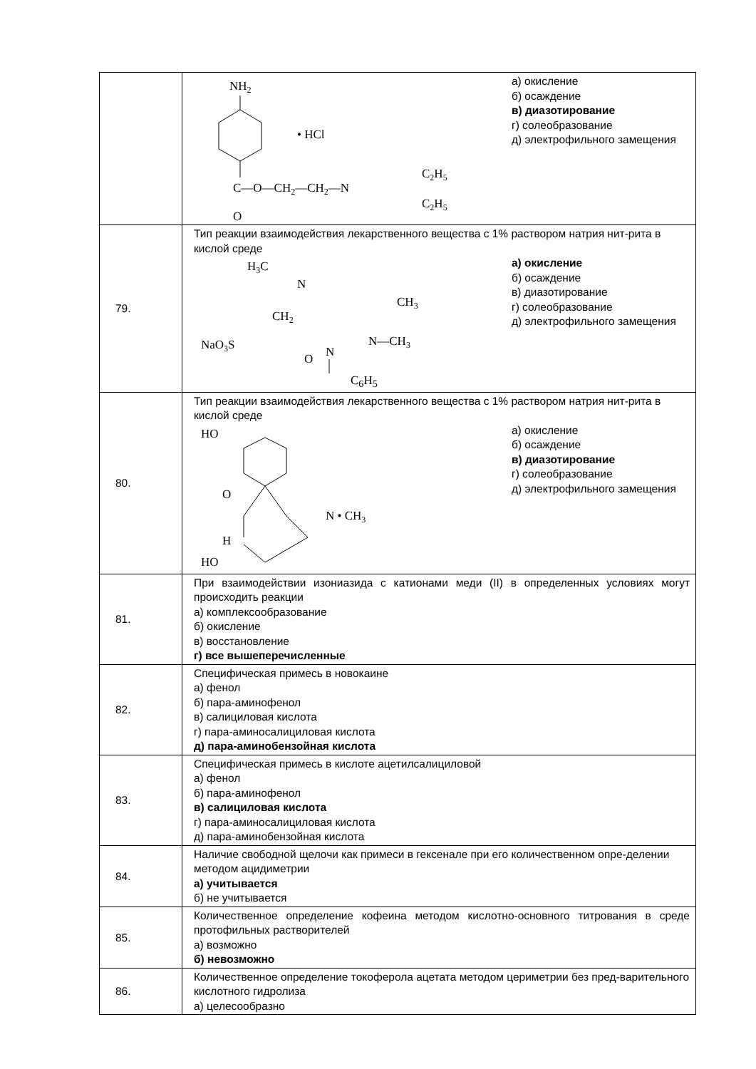| | NH 2 • HCl C—O—CH 2 —CH 2 —N C 2 H 5 C 2 H 5 O а) окисление б) осаждение в) диазотирование г) солеобразование д) электрофильного замещения |
| 79. | Тип реакции взаимодействия лекарственного вещества с 1% раствором натрия нит-рита в кислой среде H 3 C N CH 3 CH 2 NaO 3 S N—CH 3 O N а) окисление б) осаждение в) диазотирование г) солеобразование д) электрофильного замещения C<sub>6</sub>H<sub>5</sub> |
| 80. | Тип реакции взаимодействия лекарственного вещества с 1% раствором натрия нит-рита в кислой среде HO O N • CH 3 H HO а) окисление б) осаждение в) диазотирование г) солеобразование д) электрофильного замещения |
| 81. | При взаимодействии изониазида с катионами меди (II) в определенных условиях могут происходить реакции а) комплексообразование б) окисление в) восстановление г) все вышеперечисленные |
| 82. | Специфическая примесь в новокаине а) фенол б) пара-аминофенол в) салициловая кислота г) пара-аминосалициловая кислота д) пара-аминобензойная кислота |
| 83. | Специфическая примесь в кислоте ацетилсалициловой а) фенол б) пара-аминофенол в) салициловая кислота г) пара-аминосалициловая кислота д) пара-аминобензойная кислота |
| 84. | Наличие свободной щелочи как примеси в гексенале при его количественном опре-делении методом ацидиметрии а) учитывается б) не учитывается |
| 85. | Количественное определение кофеина методом кислотно-основного титрования в среде протофильных растворителей а) возможно б) невозможно |
| 86. | Количественное определение токоферола ацетата методом цериметрии без пред-варительного кислотного гидролиза а) целесообразно |